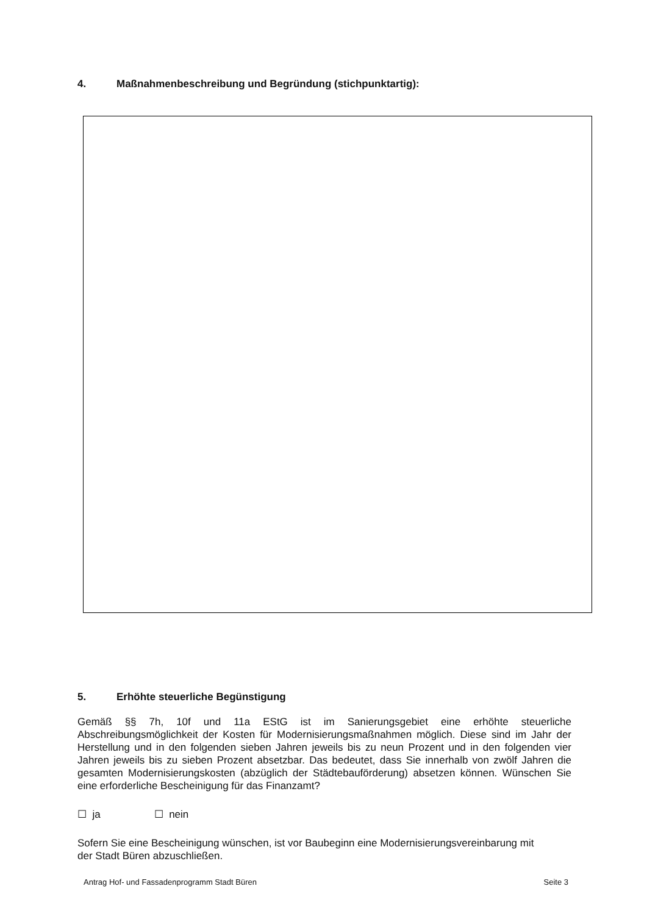4. Maßnahmenbeschreibung und Begründung (stichpunktartig):
5. Erhöhte steuerliche Begünstigung
Gemäß §§ 7h, 10f und 11a EStG ist im Sanierungsgebiet eine erhöhte steuerliche Abschreibungsmöglichkeit der Kosten für Modernisierungsmaßnahmen möglich. Diese sind im Jahr der Herstellung und in den folgenden sieben Jahren jeweils bis zu neun Prozent und in den folgenden vier Jahren jeweils bis zu sieben Prozent absetzbar. Das bedeutet, dass Sie innerhalb von zwölf Jahren die gesamten Modernisierungskosten (abzüglich der Städtebauförderung) absetzen können. Wünschen Sie eine erforderliche Bescheinigung für das Finanzamt?
☐ ja ☐ nein
Sofern Sie eine Bescheinigung wünschen, ist vor Baubeginn eine Modernisierungsvereinbarung mit
der Stadt Büren abzuschließen.
Antrag Hof- und Fassadenprogramm Stadt Büren Seite 3